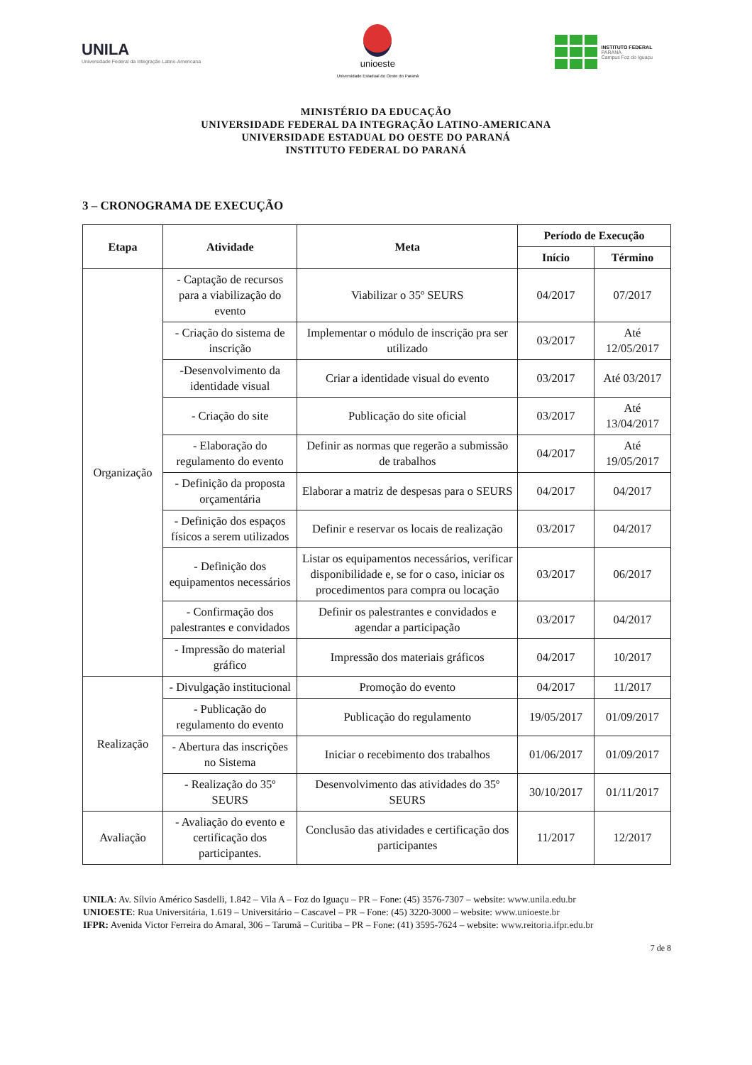UNILA
Universidade Federal da Integração Latino-Americana
unioeste
Universidade Estadual do Oeste do Paraná
INSTITUTO FEDERAL
PARANÁ
Campus Foz do Iguaçu
MINISTÉRIO DA EDUCAÇÃO
UNIVERSIDADE FEDERAL DA INTEGRAÇÃO LATINO-AMERICANA
UNIVERSIDADE ESTADUAL DO OESTE DO PARANÁ
INSTITUTO FEDERAL DO PARANÁ
3 – CRONOGRAMA DE EXECUÇÃO
| Etapa | Atividade | Meta | Período de Execução | |
| --- | --- | --- | --- | --- |
| | | | Início | Término |
| Organização | - Captação de recursos para a viabilização do evento | Viabilizar o 35º SEURS | 04/2017 | 07/2017 |
| | - Criação do sistema de inscrição | Implementar o módulo de inscrição pra ser utilizado | 03/2017 | Até 12/05/2017 |
| | -Desenvolvimento da identidade visual | Criar a identidade visual do evento | 03/2017 | Até 03/2017 |
| | - Criação do site | Publicação do site oficial | 03/2017 | Até 13/04/2017 |
| | - Elaboração do regulamento do evento | Definir as normas que regerão a submissão de trabalhos | 04/2017 | Até 19/05/2017 |
| | - Definição da proposta orçamentária | Elaborar a matriz de despesas para o SEURS | 04/2017 | 04/2017 |
| | - Definição dos espaços físicos a serem utilizados | Definir e reservar os locais de realização | 03/2017 | 04/2017 |
| | - Definição dos equipamentos necessários | Listar os equipamentos necessários, verificar disponibilidade e, se for o caso, iniciar os procedimentos para compra ou locação | 03/2017 | 06/2017 |
| | - Confirmação dos palestrantes e convidados | Definir os palestrantes e convidados e agendar a participação | 03/2017 | 04/2017 |
| | - Impressão do material gráfico | Impressão dos materiais gráficos | 04/2017 | 10/2017 |
| Realização | - Divulgação institucional | Promoção do evento | 04/2017 | 11/2017 |
| | - Publicação do regulamento do evento | Publicação do regulamento | 19/05/2017 | 01/09/2017 |
| | - Abertura das inscrições no Sistema | Iniciar o recebimento dos trabalhos | 01/06/2017 | 01/09/2017 |
| | - Realização do 35º SEURS | Desenvolvimento das atividades do 35º SEURS | 30/10/2017 | 01/11/2017 |
| Avaliação | - Avaliação do evento e certificação dos participantes. | Conclusão das atividades e certificação dos participantes | 11/2017 | 12/2017 |
UNILA: Av. Sílvio Américo Sasdelli, 1.842 – Vila A – Foz do Iguaçu – PR – Fone: (45) 3576-7307 – website: www.unila.edu.br
UNIOESTE: Rua Universitária, 1.619 – Universitário – Cascavel – PR – Fone: (45) 3220-3000 – website: www.unioeste.br
IFPR: Avenida Victor Ferreira do Amaral, 306 – Tarumã – Curitiba – PR – Fone: (41) 3595-7624 – website: www.reitoria.ifpr.edu.br
7 de 8